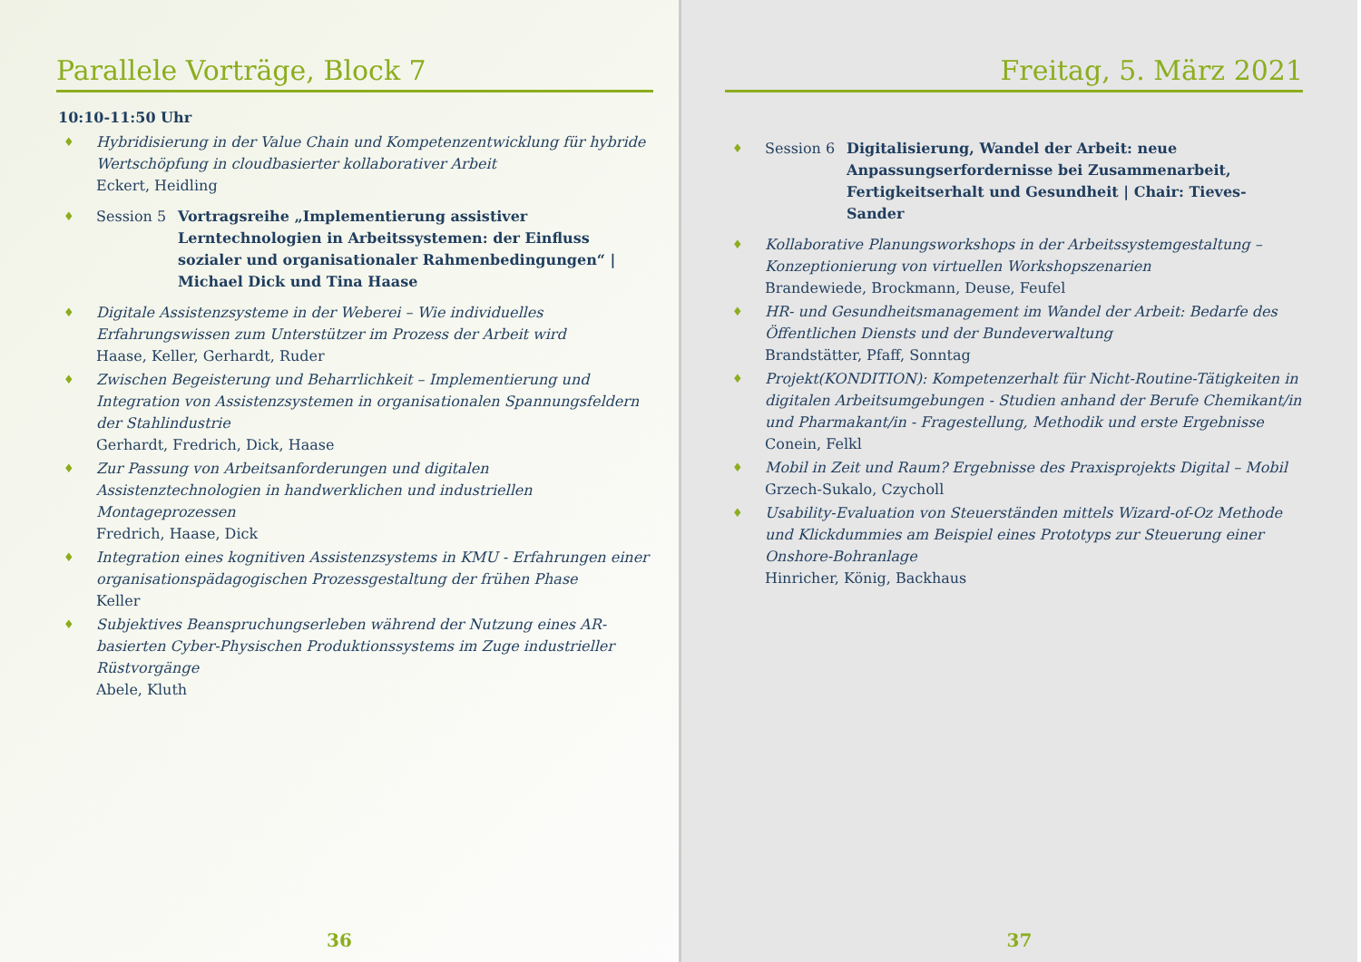Parallele Vorträge, Block 7
10:10-11:50 Uhr
♦
Hybridisierung in der Value Chain und Kompetenzentwicklung für hybride Wertschöpfung in cloudbasierter kollaborativer Arbeit
Eckert, Heidling
♦ Session 5 Vortragsreihe „Implementierung assistiver Lerntechnologien in Arbeitssystemen: der Einfluss sozialer und organisationaler Rahmenbedingungen“ | Michael Dick und Tina Haase
♦
Digitale Assistenzsysteme in der Weberei – Wie individuelles Erfahrungswissen zum Unterstützer im Prozess der Arbeit wird
Haase, Keller, Gerhardt, Ruder
♦
Zwischen Begeisterung und Beharrlichkeit – Implementierung und Integration von Assistenzsystemen in organisationalen Spannungsfeldern der Stahlindustrie
Gerhardt, Fredrich, Dick, Haase
♦
Zur Passung von Arbeitsanforderungen und digitalen Assistenztechnologien in handwerklichen und industriellen Montageprozessen
Fredrich, Haase, Dick
♦
Integration eines kognitiven Assistenzsystems in KMU - Erfahrungen einer organisationspädagogischen Prozessgestaltung der frühen Phase
Keller
♦
Subjektives Beanspruchungserleben während der Nutzung eines AR-basierten Cyber-Physischen Produktionssystems im Zuge industrieller Rüstvorgänge
Abele, Kluth
36
Freitag, 5. März 2021
♦ Session 6 Digitalisierung, Wandel der Arbeit: neue Anpassungserfordernisse bei Zusammenarbeit, Fertigkeitserhalt und Gesundheit | Chair: Tieves-Sander
♦
Kollaborative Planungsworkshops in der Arbeitssystemgestaltung – Konzeptionierung von virtuellen Workshopszenarien
Brandewiede, Brockmann, Deuse, Feufel
♦
HR- und Gesundheitsmanagement im Wandel der Arbeit: Bedarfe des Öffentlichen Diensts und der Bundeverwaltung
Brandstätter, Pfaff, Sonntag
♦
Projekt(KONDITION): Kompetenzerhalt für Nicht-Routine-Tätigkeiten in digitalen Arbeitsumgebungen - Studien anhand der Berufe Chemikant/in und Pharmakant/in - Fragestellung, Methodik und erste Ergebnisse
Conein, Felkl
♦
Mobil in Zeit und Raum? Ergebnisse des Praxisprojekts Digital – Mobil
Grzech-Sukalo, Czycholl
♦
Usability-Evaluation von Steuerständen mittels Wizard-of-Oz Methode und Klickdummies am Beispiel eines Prototyps zur Steuerung einer Onshore-Bohranlage
Hinricher, König, Backhaus
37